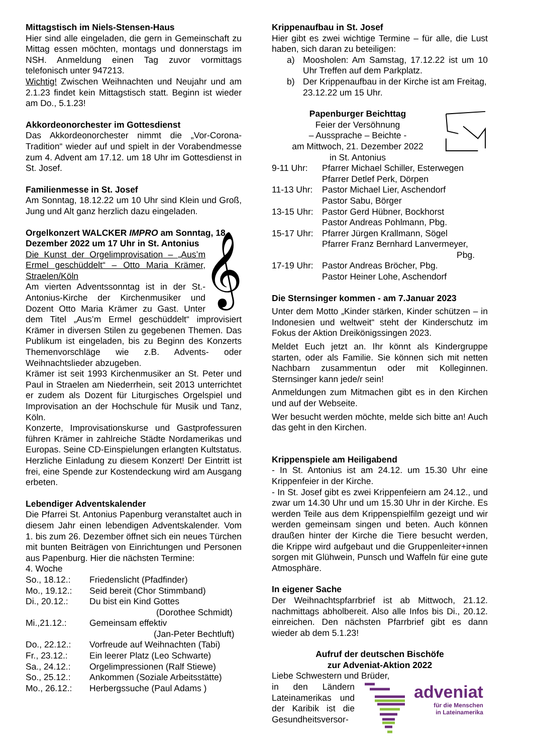Mittagstisch im Niels-Stensen-Haus
Hier sind alle eingeladen, die gern in Gemeinschaft zu Mittag essen möchten, montags und donnerstags im NSH. Anmeldung einen Tag zuvor vormittags telefonisch unter 947213.
Wichtig! Zwischen Weihnachten und Neujahr und am 2.1.23 findet kein Mittagstisch statt. Beginn ist wieder am Do., 5.1.23!
Akkordeonorchester im Gottesdienst
Das Akkordeonorchester nimmt die „Vor-Corona-Tradition“ wieder auf und spielt in der Vorabendmesse zum 4. Advent am 17.12. um 18 Uhr im Gottesdienst in St. Josef.
Familienmesse in St. Josef
Am Sonntag, 18.12.22 um 10 Uhr sind Klein und Groß, Jung und Alt ganz herzlich dazu eingeladen.
Orgelkonzert WALCKER IMPRO am Sonntag, 18. Dezember 2022 um 17 Uhr in St. Antonius
𝄞
Die Kunst der Orgelimprovisation – „Aus’m Ermel geschüddelt“ – Otto Maria Krämer, Straelen/Köln
Am vierten Adventssonntag ist in der St.-Antonius-Kirche der Kirchenmusiker und Dozent Otto Maria Krämer zu Gast. Unter dem Titel „Aus’m Ermel geschüddelt“ improvisiert Krämer in diversen Stilen zu gegebenen Themen. Das Publikum ist eingeladen, bis zu Beginn des Konzerts Themenvorschläge wie z.B. Advents- oder Weihnachtslieder abzugeben.
Krämer ist seit 1993 Kirchenmusiker an St. Peter und Paul in Straelen am Niederrhein, seit 2013 unterrichtet er zudem als Dozent für Liturgisches Orgelspiel und Improvisation an der Hochschule für Musik und Tanz, Köln.
Konzerte, Improvisationskurse und Gastprofessuren führen Krämer in zahlreiche Städte Nordamerikas und Europas. Seine CD-Einspielungen erlangten Kultstatus.
Herzliche Einladung zu diesem Konzert! Der Eintritt ist frei, eine Spende zur Kostendeckung wird am Ausgang erbeten.
Lebendiger Adventskalender
Die Pfarrei St. Antonius Papenburg veranstaltet auch in diesem Jahr einen lebendigen Adventskalender. Vom 1. bis zum 26. Dezember öffnet sich ein neues Türchen mit bunten Beiträgen von Einrichtungen und Personen aus Papenburg. Hier die nächsten Termine:
4. Woche
| So., 18.12.: | Friedenslicht (Pfadfinder) |
| Mo., 19.12.: | Seid bereit (Chor Stimmband) |
| Di., 20.12.: | Du bist ein Kind Gottes (Dorothee Schmidt) |
| Mi.,21.12.: | Gemeinsam effektiv (Jan-Peter Bechtluft) |
| Do., 22.12.: | Vorfreude auf Weihnachten (Tabi) |
| Fr., 23.12.: | Ein leerer Platz (Leo Schwarte) |
| Sa., 24.12.: | Orgelimpressionen (Ralf Stiewe) |
| So., 25.12.: | Ankommen (Soziale Arbeitsstätte) |
| Mo., 26.12.: | Herbergssuche (Paul Adams ) |
Krippenaufbau in St. Josef
Hier gibt es zwei wichtige Termine – für alle, die Lust haben, sich daran zu beteiligen:
| a) | Moosholen: Am Samstag, 17.12.22 ist um 10 Uhr Treffen auf dem Parkplatz. |
| b) | Der Krippenaufbau in der Kirche ist am Freitag, 23.12.22 um 15 Uhr. |
Papenburger Beichttag
Feier der Versöhnung
– Aussprache – Beichte -
am Mittwoch, 21. Dezember 2022
in St. Antonius
| 9-11 Uhr: | Pfarrer Michael Schiller, Esterwegen Pfarrer Detlef Perk, Dörpen |
| 11-13 Uhr: | Pastor Michael Lier, Aschendorf Pastor Sabu, Börger |
| 13-15 Uhr: | Pastor Gerd Hübner, Bockhorst Pastor Andreas Pohlmann, Pbg. |
| 15-17 Uhr: | Pfarrer Jürgen Krallmann, Sögel Pfarrer Franz Bernhard Lanvermeyer, Pbg. |
| 17-19 Uhr: | Pastor Andreas Bröcher, Pbg. Pastor Heiner Lohe, Aschendorf |
Die Sternsinger kommen - am 7.Januar 2023
Unter dem Motto „Kinder stärken, Kinder schützen – in Indonesien und weltweit“ steht der Kinderschutz im Fokus der Aktion Dreikönigssingen 2023.
Meldet Euch jetzt an. Ihr könnt als Kindergruppe starten, oder als Familie. Sie können sich mit netten Nachbarn zusammentun oder mit Kolleginnen. Sternsinger kann jede/r sein!
Anmeldungen zum Mitmachen gibt es in den Kirchen und auf der Webseite.
Wer besucht werden möchte, melde sich bitte an! Auch das geht in den Kirchen.
Krippenspiele am Heiligabend
- In St. Antonius ist am 24.12. um 15.30 Uhr eine Krippenfeier in der Kirche.
- In St. Josef gibt es zwei Krippenfeiern am 24.12., und zwar um 14.30 Uhr und um 15.30 Uhr in der Kirche. Es werden Teile aus dem Krippenspielfilm gezeigt und wir werden gemeinsam singen und beten. Auch können draußen hinter der Kirche die Tiere besucht werden, die Krippe wird aufgebaut und die Gruppenleiter+innen sorgen mit Glühwein, Punsch und Waffeln für eine gute Atmosphäre.
In eigener Sache
Der Weihnachtspfarrbrief ist ab Mittwoch, 21.12. nachmittags abholbereit. Also alle Infos bis Di., 20.12. einreichen. Den nächsten Pfarrbrief gibt es dann wieder ab dem 5.1.23!
Aufruf der deutschen Bischöfe
zur Adveniat-Aktion 2022
Liebe Schwestern und Brüder,
in den Ländern Lateinamerikas und der Karibik ist die Gesundheitsversor-
adveniat
für die Menschen
in Lateinamerika